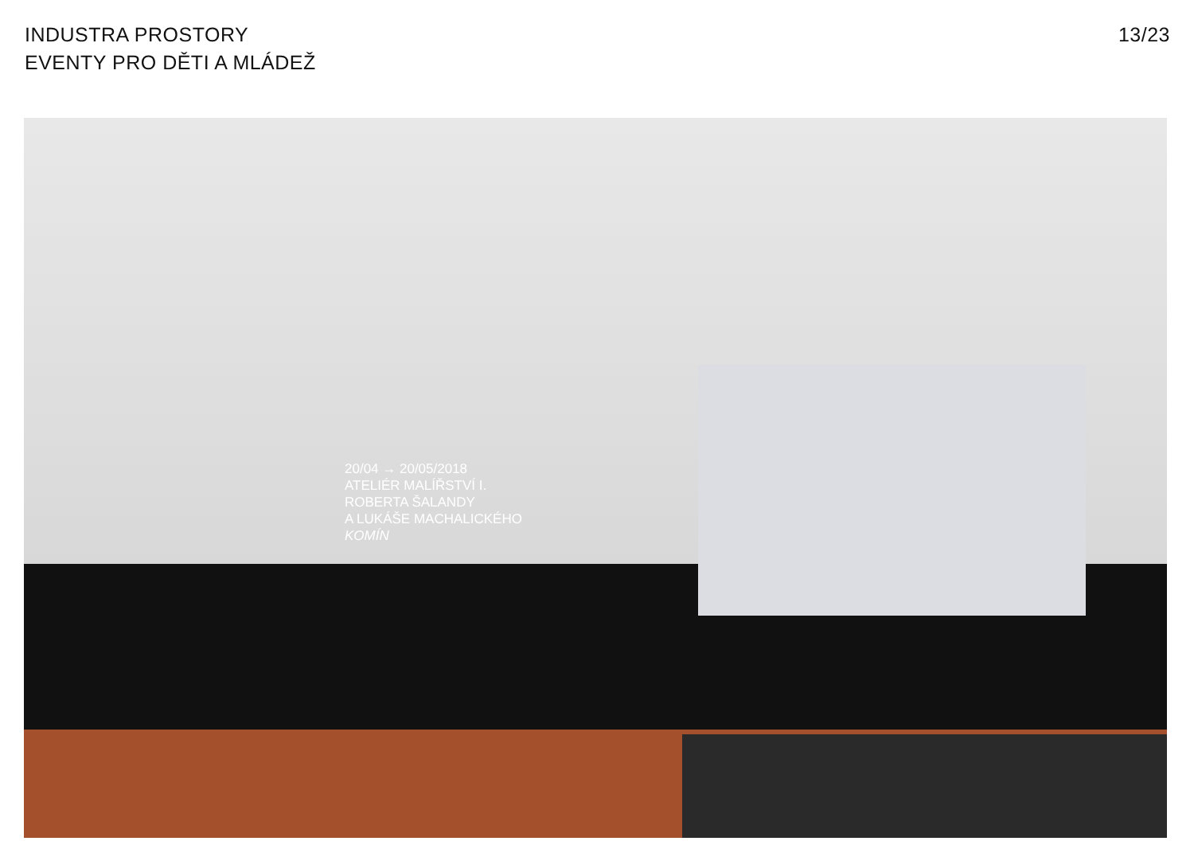INDUSTRA PROSTORY
EVENTY PRO DĚTI A MLÁDEŽ
13/23
20/04 → 20/05/2018
ATELIÉR MALÍŘSTVÍ I.
ROBERTA ŠALANDY
A LUKÁŠE MACHALICKÉHO
KOMÍN